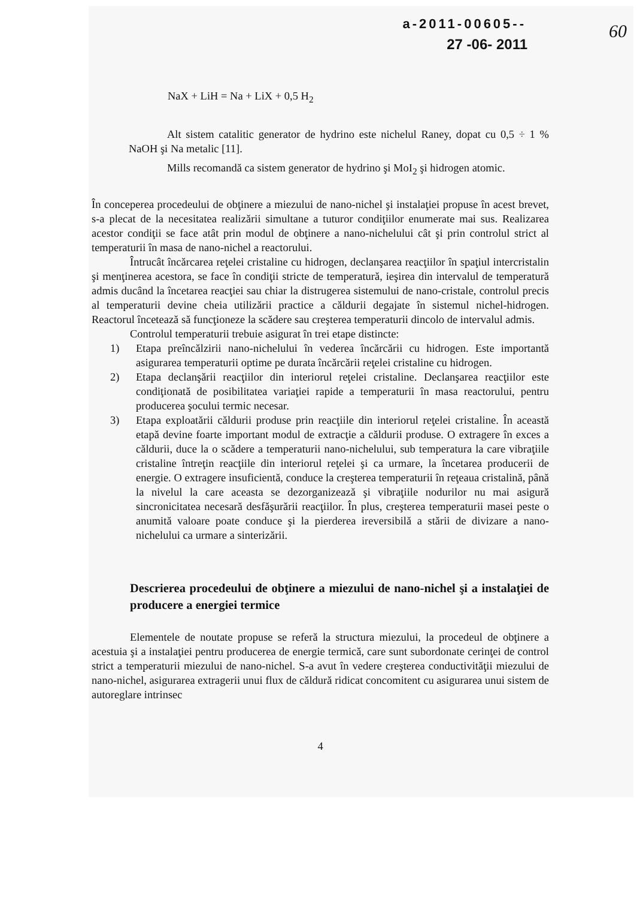60
a-2011-00605--
27 -06- 2011
NaX + LiH = Na + LiX + 0,5 H<sub>2</sub>
Alt sistem catalitic generator de hydrino este nichelul Raney, dopat cu 0,5 ÷ 1 % NaOH şi Na metalic [11].
Mills recomandă ca sistem generator de hydrino şi MoI<sub>2</sub> şi hidrogen atomic.
În conceperea procedeului de obţinere a miezului de nano-nichel şi instalaţiei propuse în acest brevet, s-a plecat de la necesitatea realizării simultane a tuturor condiţiilor enumerate mai sus. Realizarea acestor condiţii se face atât prin modul de obţinere a nano-nichelului cât şi prin controlul strict al temperaturii în masa de nano-nichel a reactorului.
Întrucât încărcarea reţelei cristaline cu hidrogen, declanşarea reacţiilor în spaţiul intercristalin şi menţinerea acestora, se face în condiţii stricte de temperatură, ieşirea din intervalul de temperatură admis ducând la încetarea reacţiei sau chiar la distrugerea sistemului de nano-cristale, controlul precis al temperaturii devine cheia utilizării practice a căldurii degajate în sistemul nichel-hidrogen. Reactorul încetează să funcţioneze la scădere sau creşterea temperaturii dincolo de intervalul admis.
Controlul temperaturii trebuie asigurat în trei etape distincte:
1) Etapa preîncălzirii nano-nichelului în vederea încărcării cu hidrogen. Este importantă asigurarea temperaturii optime pe durata încărcării reţelei cristaline cu hidrogen.
2) Etapa declanşării reacţiilor din interiorul reţelei cristaline. Declanşarea reacţiilor este condiţionată de posibilitatea variaţiei rapide a temperaturii în masa reactorului, pentru producerea şocului termic necesar.
3) Etapa exploatării căldurii produse prin reacţiile din interiorul reţelei cristaline. În această etapă devine foarte important modul de extracţie a căldurii produse. O extragere în exces a căldurii, duce la o scădere a temperaturii nano-nichelului, sub temperatura la care vibraţiile cristaline întreţin reacţiile din interiorul reţelei şi ca urmare, la încetarea producerii de energie. O extragere insuficientă, conduce la creşterea temperaturii în reţeaua cristalină, până la nivelul la care aceasta se dezorganizează şi vibraţiile nodurilor nu mai asigură sincronicitatea necesară desfăşurării reacţiilor. În plus, creşterea temperaturii masei peste o anumită valoare poate conduce şi la pierderea ireversibilă a stării de divizare a nano-nichelului ca urmare a sinterizării.
Descrierea procedeului de obţinere a miezului de nano-nichel şi a instalaţiei de producere a energiei termice
Elementele de noutate propuse se referă la structura miezului, la procedeul de obţinere a acestuia şi a instalaţiei pentru producerea de energie termică, care sunt subordonate cerinţei de control strict a temperaturii miezului de nano-nichel. S-a avut în vedere creşterea conductivităţii miezului de nano-nichel, asigurarea extragerii unui flux de căldură ridicat concomitent cu asigurarea unui sistem de autoreglare intrinsec
4